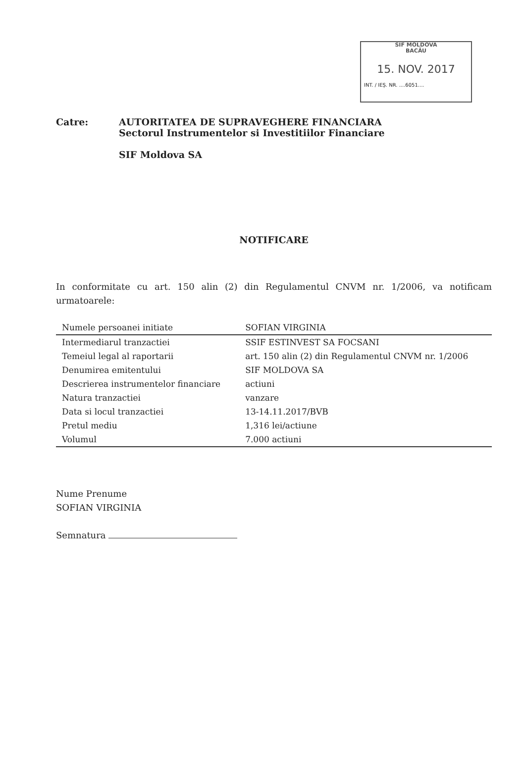SIF MOLDOVA
BACĂU
15. NOV. 2017
INT. / IEȘ. NR. ....6051....
Catre: AUTORITATEA DE SUPRAVEGHERE FINANCIARA
Sectorul Instrumentelor si Investitiilor Financiare
SIF Moldova SA
NOTIFICARE
In conformitate cu art. 150 alin (2) din Regulamentul CNVM nr. 1/2006, va notificam urmatoarele:
| Numele persoanei initiate | SOFIAN VIRGINIA |
| Intermediarul tranzactiei | SSIF ESTINVEST SA FOCSANI |
| Temeiul legal al raportarii | art. 150 alin (2) din Regulamentul CNVM nr. 1/2006 |
| Denumirea emitentului | SIF MOLDOVA SA |
| Descrierea instrumentelor financiare | actiuni |
| Natura tranzactiei | vanzare |
| Data si locul tranzactiei | 13-14.11.2017/BVB |
| Pretul mediu | 1,316 lei/actiune |
| Volumul | 7.000 actiuni |
Nume Prenume
SOFIAN VIRGINIA
Semnatura